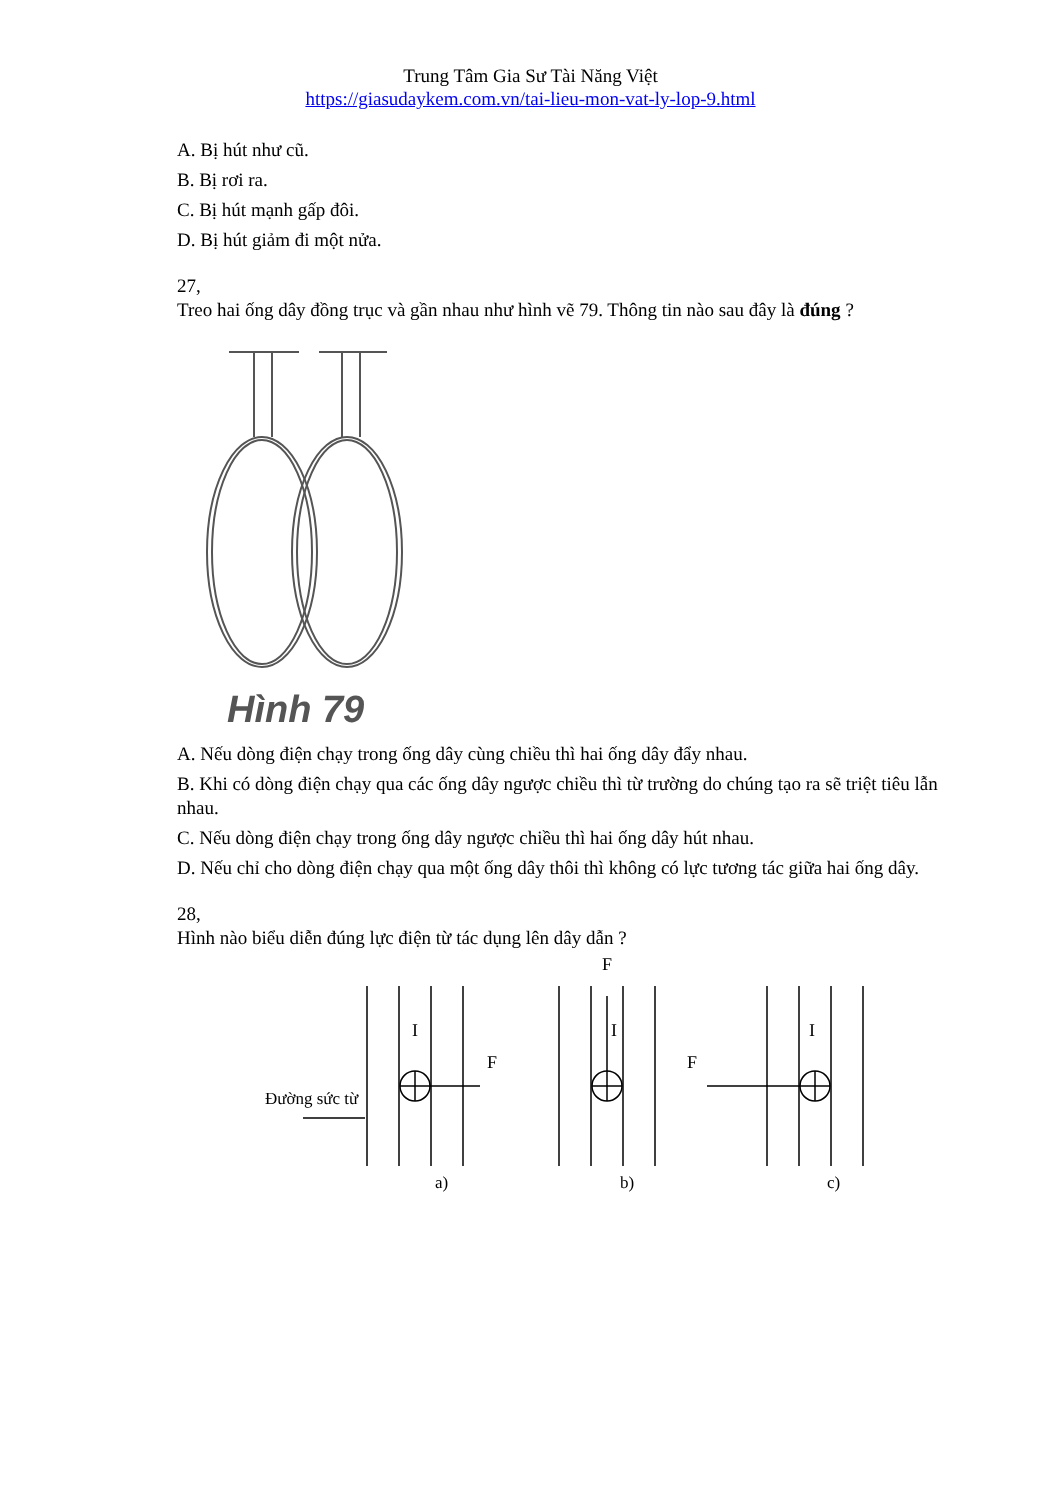Trung Tâm Gia Sư Tài Năng Việt
https://giasudaykem.com.vn/tai-lieu-mon-vat-ly-lop-9.html
A. Bị hút như cũ.
B. Bị rơi ra.
C. Bị hút mạnh gấp đôi.
D. Bị hút giảm đi một nửa.
27,
Treo hai ống dây đồng trục và gần nhau như hình vẽ 79. Thông tin nào sau đây là đúng ?
Hình 79
A. Nếu dòng điện chạy trong ống dây cùng chiều thì hai ống dây đẩy nhau.
B. Khi có dòng điện chạy qua các ống dây ngược chiều thì từ trường do chúng tạo ra sẽ triệt tiêu lẫn nhau.
C. Nếu dòng điện chạy trong ống dây ngược chiều thì hai ống dây hút nhau.
D. Nếu chỉ cho dòng điện chạy qua một ống dây thôi thì không có lực tương tác giữa hai ống dây.
28,
Hình nào biểu diễn đúng lực điện từ tác dụng lên dây dẫn ?
I
F
Đường sức từ
a)
F
I
b)
I
F
c)